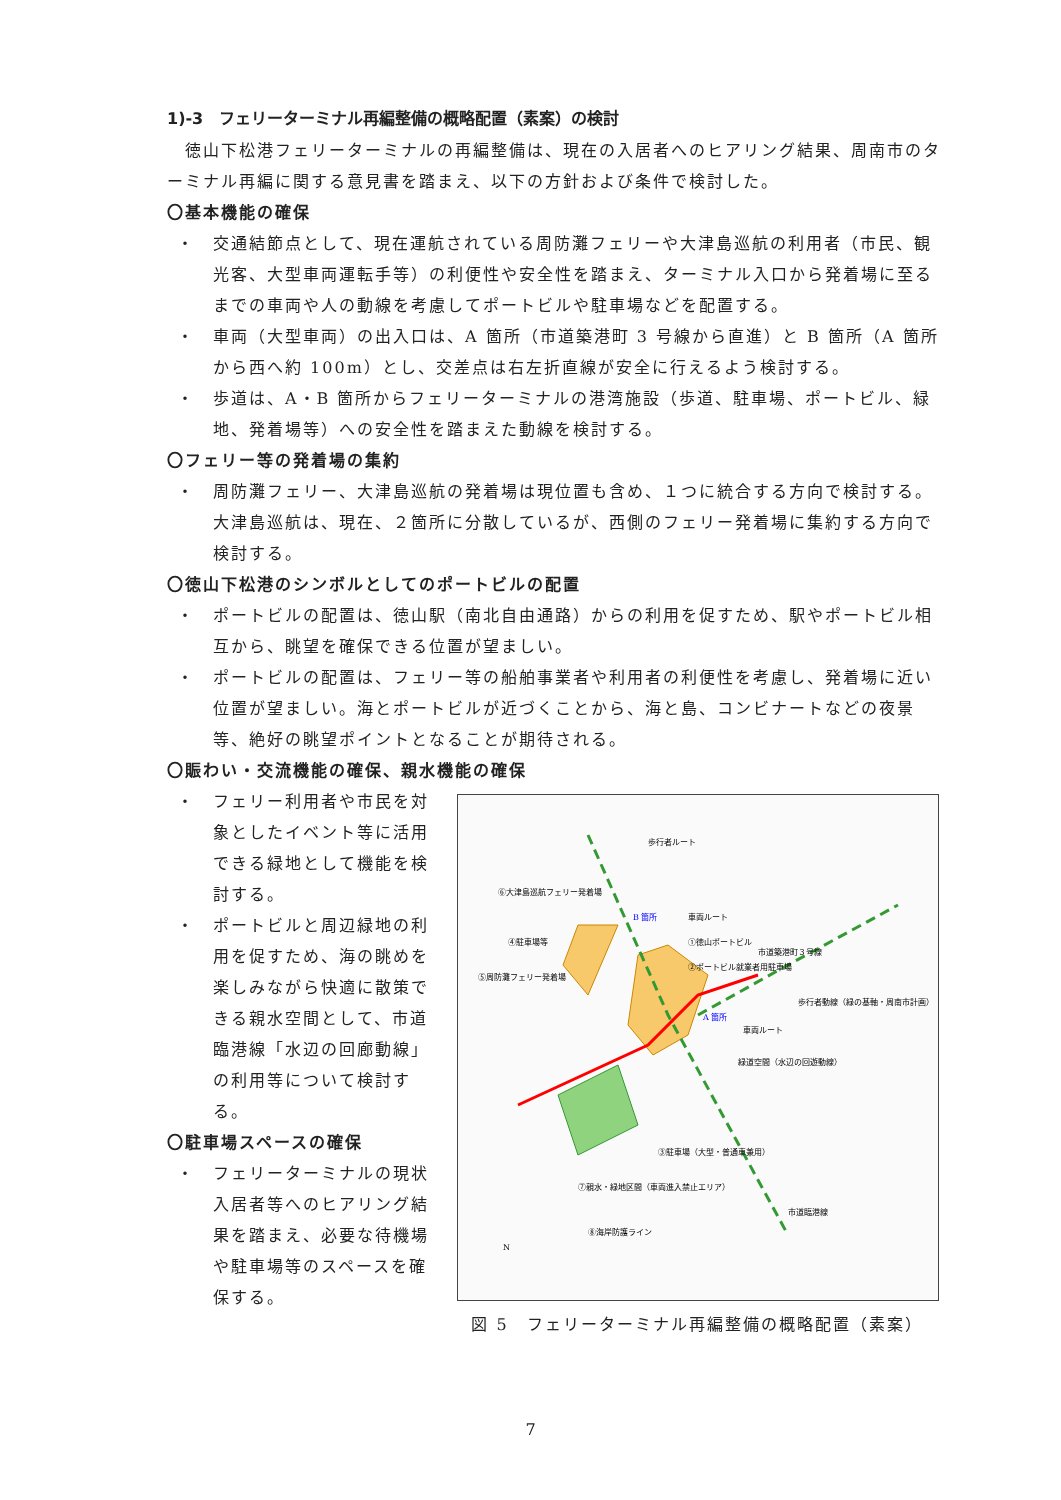1)-3　フェリーターミナル再編整備の概略配置（素案）の検討
　徳山下松港フェリーターミナルの再編整備は、現在の入居者へのヒアリング結果、周南市のターミナル再編に関する意見書を踏まえ、以下の方針および条件で検討した。
〇基本機能の確保
・ 交通結節点として、現在運航されている周防灘フェリーや大津島巡航の利用者（市民、観光客、大型車両運転手等）の利便性や安全性を踏まえ、ターミナル入口から発着場に至るまでの車両や人の動線を考慮してポートビルや駐車場などを配置する。
・ 車両（大型車両）の出入口は、A 箇所（市道築港町 3 号線から直進）と B 箇所（A 箇所から西へ約 100m）とし、交差点は右左折直線が安全に行えるよう検討する。
・ 歩道は、A・B 箇所からフェリーターミナルの港湾施設（歩道、駐車場、ポートビル、緑地、発着場等）への安全性を踏まえた動線を検討する。
〇フェリー等の発着場の集約
・ 周防灘フェリー、大津島巡航の発着場は現位置も含め、１つに統合する方向で検討する。大津島巡航は、現在、２箇所に分散しているが、西側のフェリー発着場に集約する方向で検討する。
〇徳山下松港のシンボルとしてのポートビルの配置
・ ポートビルの配置は、徳山駅（南北自由通路）からの利用を促すため、駅やポートビル相互から、眺望を確保できる位置が望ましい。
・ ポートビルの配置は、フェリー等の船舶事業者や利用者の利便性を考慮し、発着場に近い位置が望ましい。海とポートビルが近づくことから、海と島、コンビナートなどの夜景等、絶好の眺望ポイントとなることが期待される。
〇賑わい・交流機能の確保、親水機能の確保
・ フェリー利用者や市民を対象としたイベント等に活用できる緑地として機能を検討する。
・ ポートビルと周辺緑地の利用を促すため、海の眺めを楽しみながら快適に散策できる親水空間として、市道臨港線「水辺の回廊動線」の利用等について検討する。
〇駐車場スペースの確保
・ フェリーターミナルの現状入居者等へのヒアリング結果を踏まえ、必要な待機場や駐車場等のスペースを確保する。
歩行者ルート
⑥大津島巡航フェリー発着場
B 箇所
車両ルート
④駐車場等
①徳山ポートビル
②ポートビル就業者用駐車場
⑤周防灘フェリー発着場
歩行者動線（緑の基軸・周南市計画）
A 箇所
車両ルート
緑道空間（水辺の回遊動線）
③駐車場（大型・普通車兼用）
⑦親水・緑地区間（車両進入禁止エリア）
⑧海岸防護ライン
市道臨港線
市道築港町３号線
N
図 5　フェリーターミナル再編整備の概略配置（素案）
7